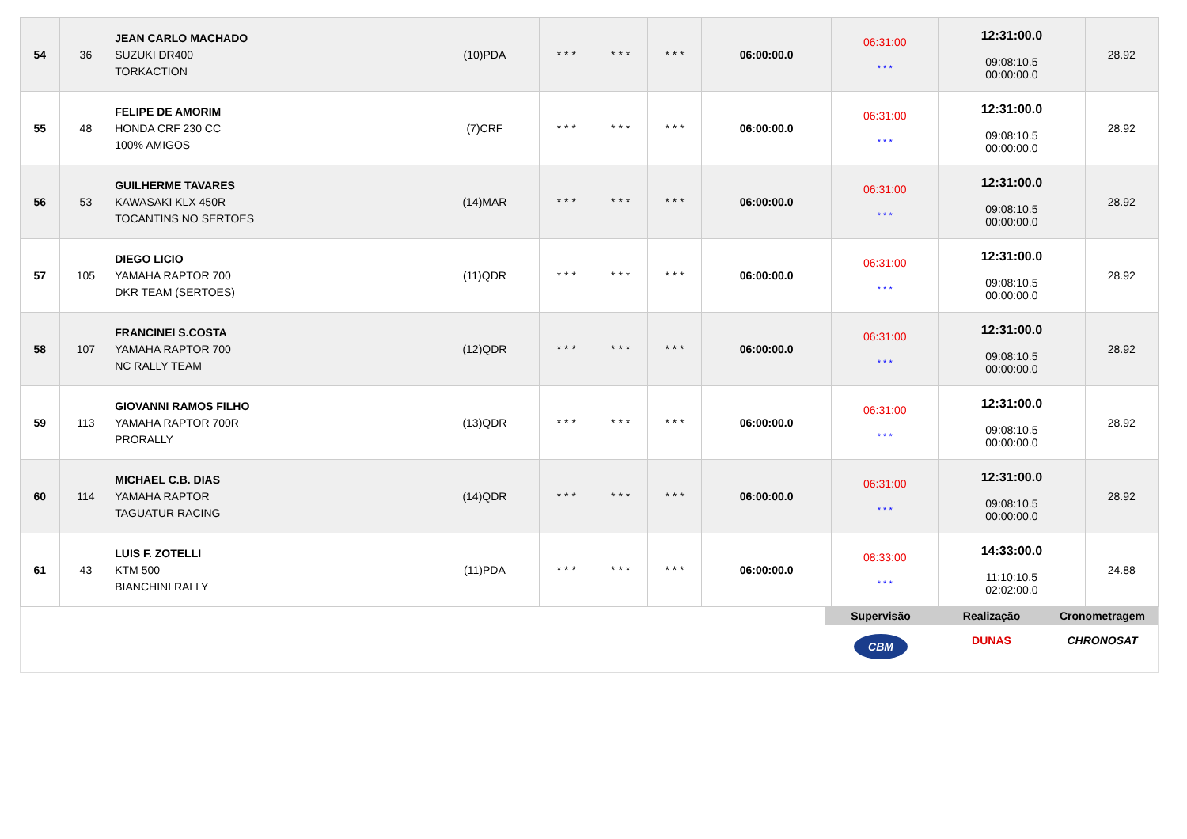| 54 | 36 | JEAN CARLO MACHADO SUZUKI DR400 TORKACTION | (10)PDA | * * * | * * * | * * * | 06:00:00.0 | 06:31:00 * * * | 12:31:00.0 09:08:10.5 00:00:00.0 | 28.92 |
| 55 | 48 | FELIPE DE AMORIM HONDA CRF 230 CC 100% AMIGOS | (7)CRF | * * * | * * * | * * * | 06:00:00.0 | 06:31:00 * * * | 12:31:00.0 09:08:10.5 00:00:00.0 | 28.92 |
| 56 | 53 | GUILHERME TAVARES KAWASAKI KLX 450R TOCANTINS NO SERTOES | (14)MAR | * * * | * * * | * * * | 06:00:00.0 | 06:31:00 * * * | 12:31:00.0 09:08:10.5 00:00:00.0 | 28.92 |
| 57 | 105 | DIEGO LICIO YAMAHA RAPTOR 700 DKR TEAM (SERTOES) | (11)QDR | * * * | * * * | * * * | 06:00:00.0 | 06:31:00 * * * | 12:31:00.0 09:08:10.5 00:00:00.0 | 28.92 |
| 58 | 107 | FRANCINEI S.COSTA YAMAHA RAPTOR 700 NC RALLY TEAM | (12)QDR | * * * | * * * | * * * | 06:00:00.0 | 06:31:00 * * * | 12:31:00.0 09:08:10.5 00:00:00.0 | 28.92 |
| 59 | 113 | GIOVANNI RAMOS FILHO YAMAHA RAPTOR 700R PRORALLY | (13)QDR | * * * | * * * | * * * | 06:00:00.0 | 06:31:00 * * * | 12:31:00.0 09:08:10.5 00:00:00.0 | 28.92 |
| 60 | 114 | MICHAEL C.B. DIAS YAMAHA RAPTOR TAGUATUR RACING | (14)QDR | * * * | * * * | * * * | 06:00:00.0 | 06:31:00 * * * | 12:31:00.0 09:08:10.5 00:00:00.0 | 28.92 |
| 61 | 43 | LUIS F. ZOTELLI KTM 500 BIANCHINI RALLY | (11)PDA | * * * | * * * | * * * | 06:00:00.0 | 08:33:00 * * * | 14:33:00.0 11:10:10.5 02:02:00.0 | 24.88 |
Supervisão
CBM
Realização
DUNAS
Cronometragem
CHRONOSAT